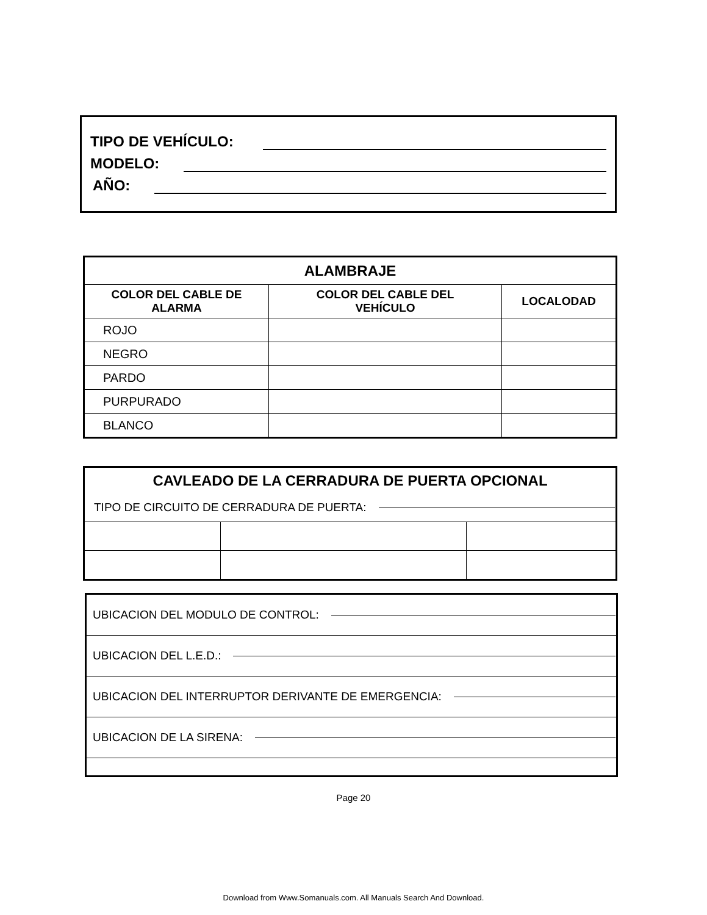TIPO DE VEHÍCULO:
MODELO:
AÑO:
| ALAMBRAJE | | |
| --- | --- | --- |
| COLOR DEL CABLE DE ALARMA | COLOR DEL CABLE DEL VEHÍCULO | LOCALODAD |
| ROJO | | |
| NEGRO | | |
| PARDO | | |
| PURPURADO | | |
| BLANCO | | |
| CAVLEADO DE LA CERRADURA DE PUERTA OPCIONAL | | |
| TIPO DE CIRCUITO DE CERRADURA DE PUERTA: | | |
| UBICACION DEL MODULO DE CONTROL: |
| UBICACION DEL L.E.D.: |
| UBICACION DEL INTERRUPTOR DERIVANTE DE EMERGENCIA: |
| UBICACION DE LA SIRENA: |
Page 20
Download from Www.Somanuals.com. All Manuals Search And Download.